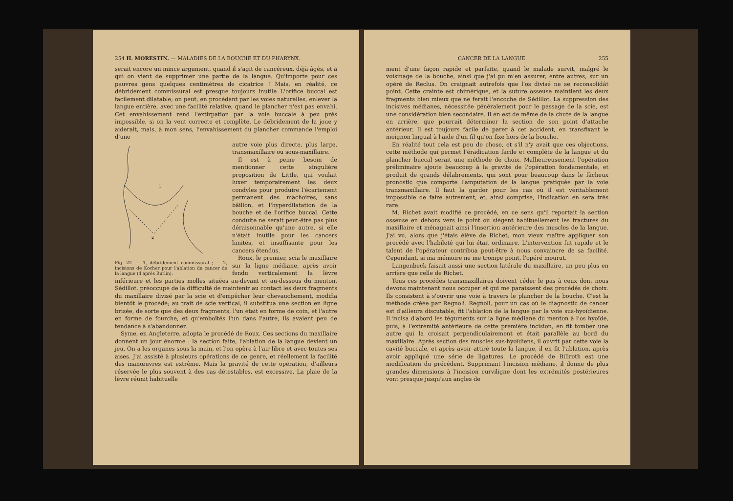254 H. MORESTIN. — MALADIES DE LA BOUCHE ET DU PHARYNX.
serait encore un mince argument, quand il s'agit de cancéreux, déjà âgés, et à qui on vient de supprimer une partie de la langue. Qu'importe pour ces pauvres gens quelques centimètres de cicatrice ! Mais, en réalité, ce débridement commissural est presque toujours inutile L'orifice buccal est facilement dilatable; on peut, en procédant par les voies naturelles, enlever la langue entière, avec une facilité relative, quand le plancher n'est pas envahi. Cet envahissement rend l'extirpation par la voie buccale à peu près impossible, si on la veut correcte et complète. Le débridement de la joue y aiderait, mais, à mon sens, l'envahissement du plancher commande l'emploi d'une
1
2
Fig. 22. — 1, débridement commissural ; — 2, incisions de Kocher pour l'ablation du cancer de la langue (d'après Butlin).
autre voie plus directe, plus large, transmaxillaire ou sous-maxillaire.
Il est à peine besoin de mentionner cette singulière proposition de Little, qui voulait luxer temporairement les deux condyles pour produire l'écartement permanent des mâchoires, sans bâillon, et l'hyperdilatation de la bouche et de l'orifice buccal. Cette conduite ne serait peut-être pas plus déraisonnable qu'une autre, si elle n'était inutile pour les cancers limités, et insuffisante pour les cancers étendus.
Roux, le premier, scia le maxillaire sur la ligne médiane, après avoir fendu verticalement la lèvre inférieure et les parties molles situées au-devant et au-dessous du menton. Sédillot, préoccupé de la difficulté de maintenir au contact les deux fragments du maxillaire divisé par la scie et d'empêcher leur chevauchement, modifia bientôt le procédé; au trait de scie vertical, il substitua une section en ligne brisée, de sorte que des deux fragments, l'un était en forme de coin, et l'autre en forme de fourche, et qu'emboîtés l'un dans l'autre, ils avaient peu de tendance à s'abandonner.
Syme, en Angleterre, adopta le procédé de Roux. Ces sections du maxillaire donnent un jour énorme : la section faite, l'ablation de la langue devient un jeu. On a les organes sous la main, et l'on opère à l'air libre et avec toutes ses aises. J'ai assisté à plusieurs opérations de ce genre, et réellement la facilité des manœuvres est extrême. Mais la gravité de cette opération, d'ailleurs réservée le plus souvent à des cas détestables, est excessive. La plaie de la lèvre réunit habituelle
CANCER DE LA LANGUE. 255
ment d'une façon rapide et parfaite, quand le malade survit, malgré le voisinage de la bouche, ainsi que j'ai pu m'en assurer, entre autres, sur un opéré de Reclus. On craignait autrefois que l'os divisé ne se reconsolidât point. Cette crainte est chimérique, et la suture osseuse maintient les deux fragments bien mieux que ne ferait l'encoche de Sédillot. La suppression des incisives médianes, nécessitée généralement pour le passage de la scie, est une considération bien secondaire. Il en est de même de la chute de la langue en arrière, que pourrait déterminer la section de son point d'attache antérieur. Il est toujours facile de parer à cet accident, en transfixant le moignon lingual à l'aide d'un fil qu'on fixe hors de la bouche.
En réalité tout cela est peu de chose, et s'il n'y avait que ces objections, cette méthode qui permet l'éradication facile et complète de la langue et du plancher buccal serait une méthode de choix. Malheureusement l'opération préliminaire ajoute beaucoup à la gravité de l'opération fondamentale, et produit de grands délabrements, qui sont pour beaucoup dans le fâcheux pronostic que comporte l'amputation de la langue pratiquée par la voie transmaxillaire. Il faut la garder pour les cas où il est véritablement impossible de faire autrement, et, ainsi comprise, l'indication en sera très rare.
M. Richet avait modifié ce procédé, en ce sens qu'il reportait la section osseuse en dehors vers le point où siègent habituellement les fractures du maxillaire et ménageait ainsi l'insertion antérieure des muscles de la langue. J'ai vu, alors que j'étais élève de Richet, mon vieux maître appliquer son procédé avec l'habileté qui lui était ordinaire. L'intervention fut rapide et le talent de l'opérateur contribua peut-être à nous convaincre de sa facilité. Cependant, si ma mémoire ne me trompe point, l'opéré mourut.
Langenbeck faisait aussi une section latérale du maxillaire, un peu plus en arrière que celle de Richet.
Tous ces procédés transmaxillaires doivent céder le pas à ceux dont nous devons maintenant nous occuper et qui me paraissent des procédés de choix. Ils consistent à s'ouvrir une voie à travers le plancher de la bouche. C'est la méthode créée par Regnoli. Regnoli, pour un cas où le diagnostic de cancer est d'ailleurs discutable, fit l'ablation de la langue par la voie sus-hyoïdienne. Il incisa d'abord les téguments sur la ligne médiane du menton à l'os hyoïde, puis, à l'extrémité antérieure de cette première incision, en fit tomber une autre qui la croisait perpendiculairement et était parallèle au bord du maxillaire. Après section des muscles sus-hyoïdiens, il ouvrit par cette voie la cavité buccale, et après avoir attiré toute la langue, il en fit l'ablation, après avoir appliqué une série de ligatures. Le procédé de Billroth est une modification du précédent. Supprimant l'incision médiane, il donne de plus grandes dimensions à l'incision curviligne dont les extrémités postérieures vont presque jusqu'aux angles de